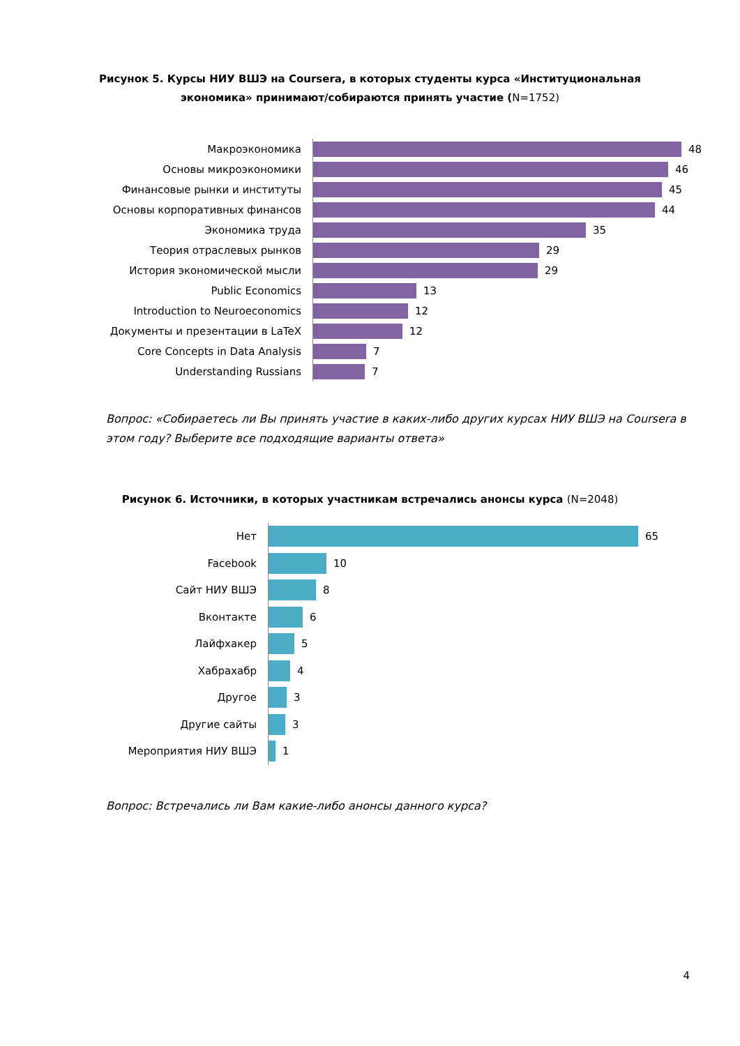Рисунок 5. Курсы НИУ ВШЭ на Coursera, в которых студенты курса «Институциональная
экономика» принимают/собираются принять участие (N=1752)
Макроэкономика
48
Основы микроэкономики
46
Финансовые рынки и институты
45
Основы корпоративных финансов
44
Экономика труда
35
Теория отраслевых рынков
29
История экономической мысли
29
Public Economics
13
Introduction to Neuroeconomics
12
Документы и презентации в LaTeX
12
Core Concepts in Data Analysis
7
Understanding Russians
7
Вопрос: «Собираетесь ли Вы принять участие в каких-либо других курсах НИУ ВШЭ на Coursera в этом году? Выберите все подходящие варианты ответа»
Рисунок 6. Источники, в которых участникам встречались анонсы курса (N=2048)
Нет
65
Facebook
10
Сайт НИУ ВШЭ
8
Вконтакте
6
Лайфхакер
5
Хабрахабр
4
Другое
3
Другие сайты
3
Мероприятия НИУ ВШЭ
1
Вопрос: Встречались ли Вам какие-либо анонсы данного курса?
4